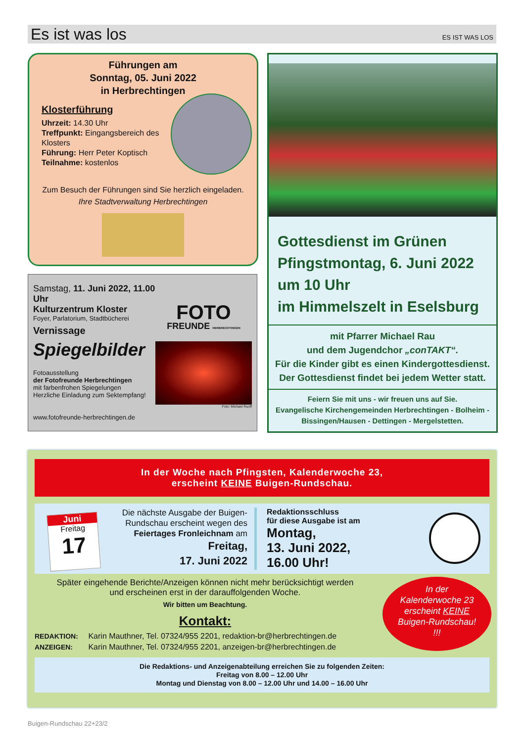Es ist was los
ES IST WAS LOS
Führungen am
Sonntag, 05. Juni 2022
in Herbrechtingen
Klosterführung
Uhrzeit: 14.30 Uhr
Treffpunkt: Eingangsbereich des Klosters
Führung: Herr Peter Koptisch
Teilnahme: kostenlos
Zum Besuch der Führungen sind Sie herzlich eingeladen.
Ihre Stadtverwaltung Herbrechtingen
Samstag, 11. Juni 2022, 11.00 Uhr
Kulturzentrum Kloster
Foyer, Parlatorium, Stadtbücherei
Vernissage
Spiegelbilder
Fotoausstellung
der Fotofreunde Herbrechtingen
mit farbenfrohen Spiegelungen
Herzliche Einladung zum Sektempfang!
www.fotofreunde-herbrechtingen.de
FOTO
FREUNDE HERBRECHTINGEN
Foto: Michael Ruoff
Gottesdienst im Grünen
Pfingstmontag, 6. Juni 2022
um 10 Uhr
im Himmelszelt in Eselsburg
mit Pfarrer Michael Rau
und dem Jugendchor „conTAKT“.
Für die Kinder gibt es einen Kindergottesdienst.
Der Gottesdienst findet bei jedem Wetter statt.
Feiern Sie mit uns - wir freuen uns auf Sie.
Evangelische Kirchengemeinden Herbrechtingen - Bolheim -
Bissingen/Hausen - Dettingen - Mergelstetten.
In der Woche nach Pfingsten, Kalenderwoche 23,
erscheint KEINE Buigen-Rundschau.
Juni
Freitag
17
Die nächste Ausgabe der Buigen-Rundschau erscheint wegen des Feiertages Fronleichnam am
Freitag,
17. Juni 2022
Redaktionsschluss
für diese Ausgabe ist am
Montag,
13. Juni 2022,
16.00 Uhr!
Später eingehende Berichte/Anzeigen können nicht mehr berücksichtigt werden
und erscheinen erst in der darauffolgenden Woche.
Wir bitten um Beachtung.
Kontakt:
REDAKTION: Karin Mauthner, Tel. 07324/955 2201, redaktion-br@herbrechtingen.de
ANZEIGEN: Karin Mauthner, Tel. 07324/955 2201, anzeigen-br@herbrechtingen.de
In der
Kalenderwoche 23
erscheint KEINE
Buigen-Rundschau!
!!!
Die Redaktions- und Anzeigenabteilung erreichen Sie zu folgenden Zeiten:
Freitag von 8.00 – 12.00 Uhr
Montag und Dienstag von 8.00 – 12.00 Uhr und 14.00 – 16.00 Uhr
Buigen-Rundschau 22+23/2